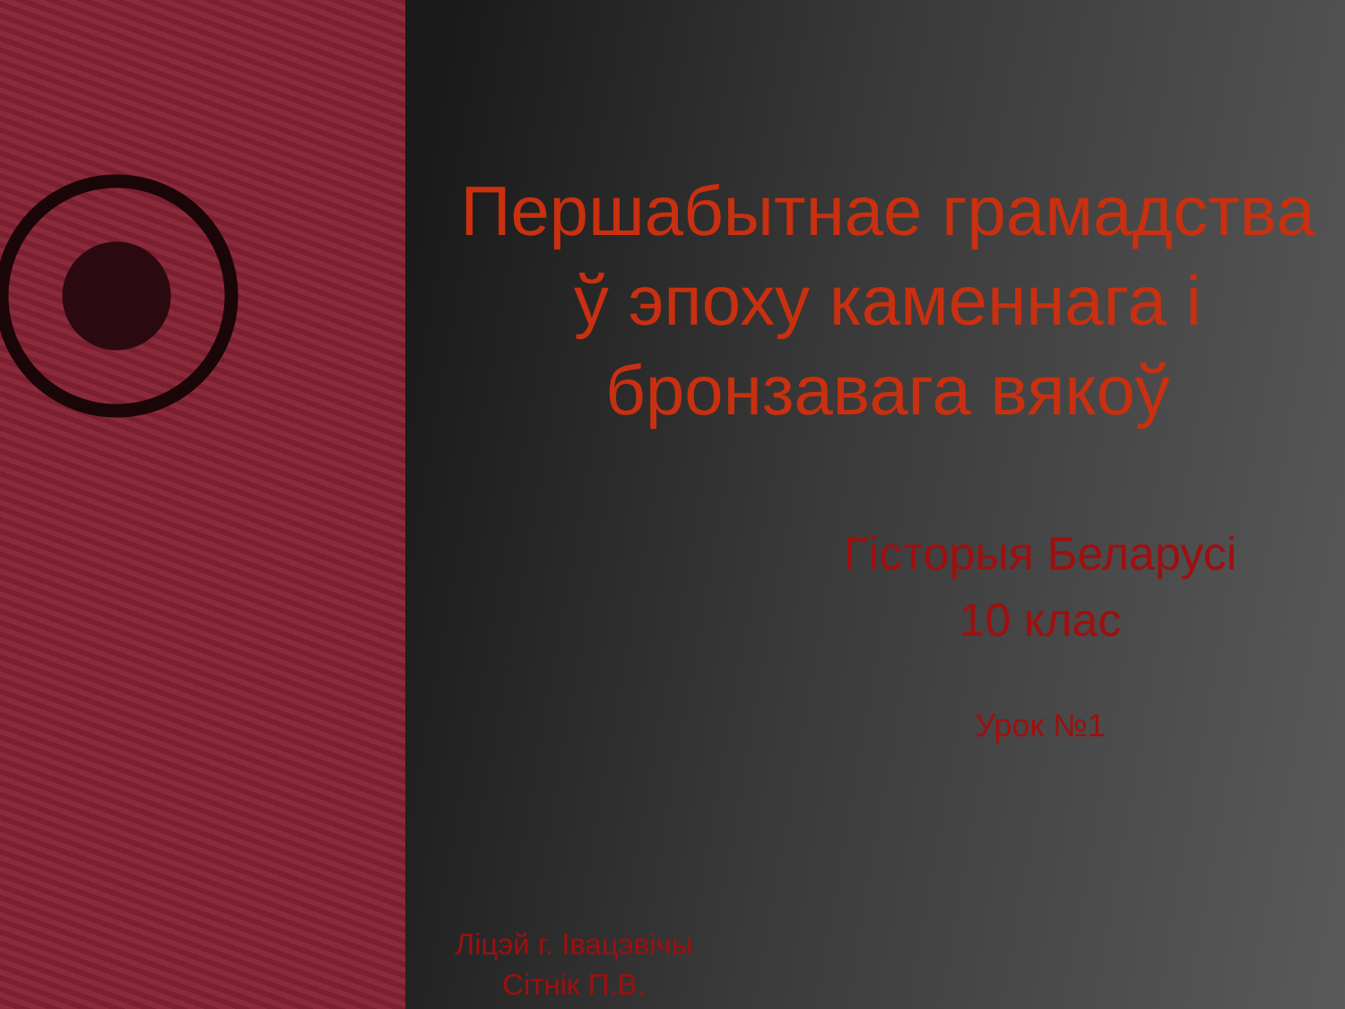Першабытнае грамадства ў эпоху каменнага і бронзавага вякоў
Гісторыя Беларусі
10 клас
Урок №1
Ліцэй г. Івацэвічы
Сітнік П.В.